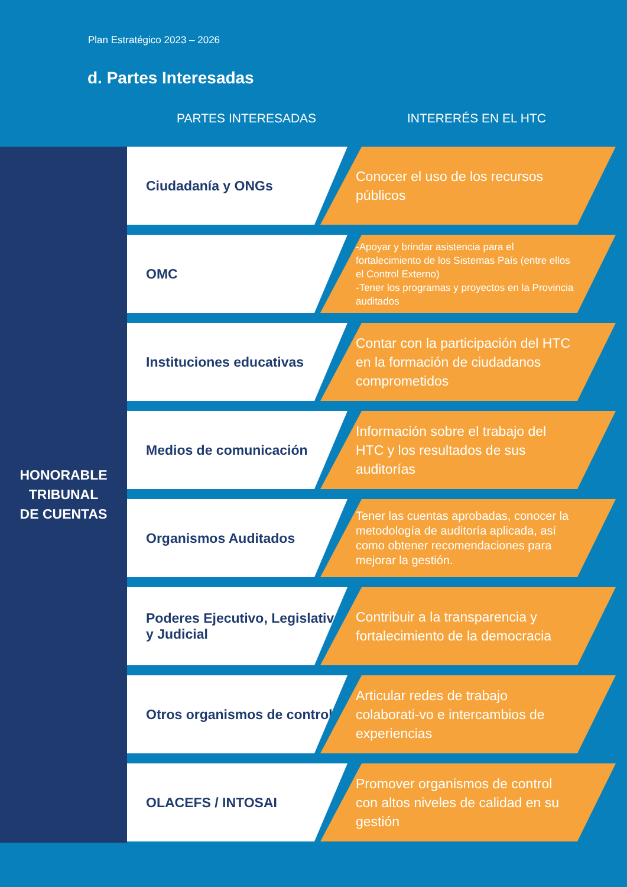Plan Estratégico 2023 – 2026
d. Partes Interesadas
PARTES INTERESADAS INTERERÉS EN EL HTC
HONORABLE
TRIBUNAL
DE CUENTAS
Ciudadanía y ONGs
Conocer el uso de los recursos públicos
OMC
-Apoyar y brindar asistencia para el fortalecimiento de los Sistemas País (entre ellos el Control Externo)
-Tener los programas y proyectos en la Provincia auditados
Instituciones educativas
Contar con la participación del HTC en la formación de ciudadanos comprometidos
Medios de comunicación
Información sobre el trabajo del HTC y los resultados de sus auditorías
Organismos Auditados
Tener las cuentas aprobadas, conocer la metodología de auditoría aplicada, así como obtener recomendaciones para mejorar la gestión.
Poderes Ejecutivo, Legislativo y Judicial
Contribuir a la transparencia y fortalecimiento de la democracia
Otros organismos de control
Articular redes de trabajo colaborati-vo e intercambios de experiencias
OLACEFS / INTOSAI
Promover organismos de control con altos niveles de calidad en su gestión